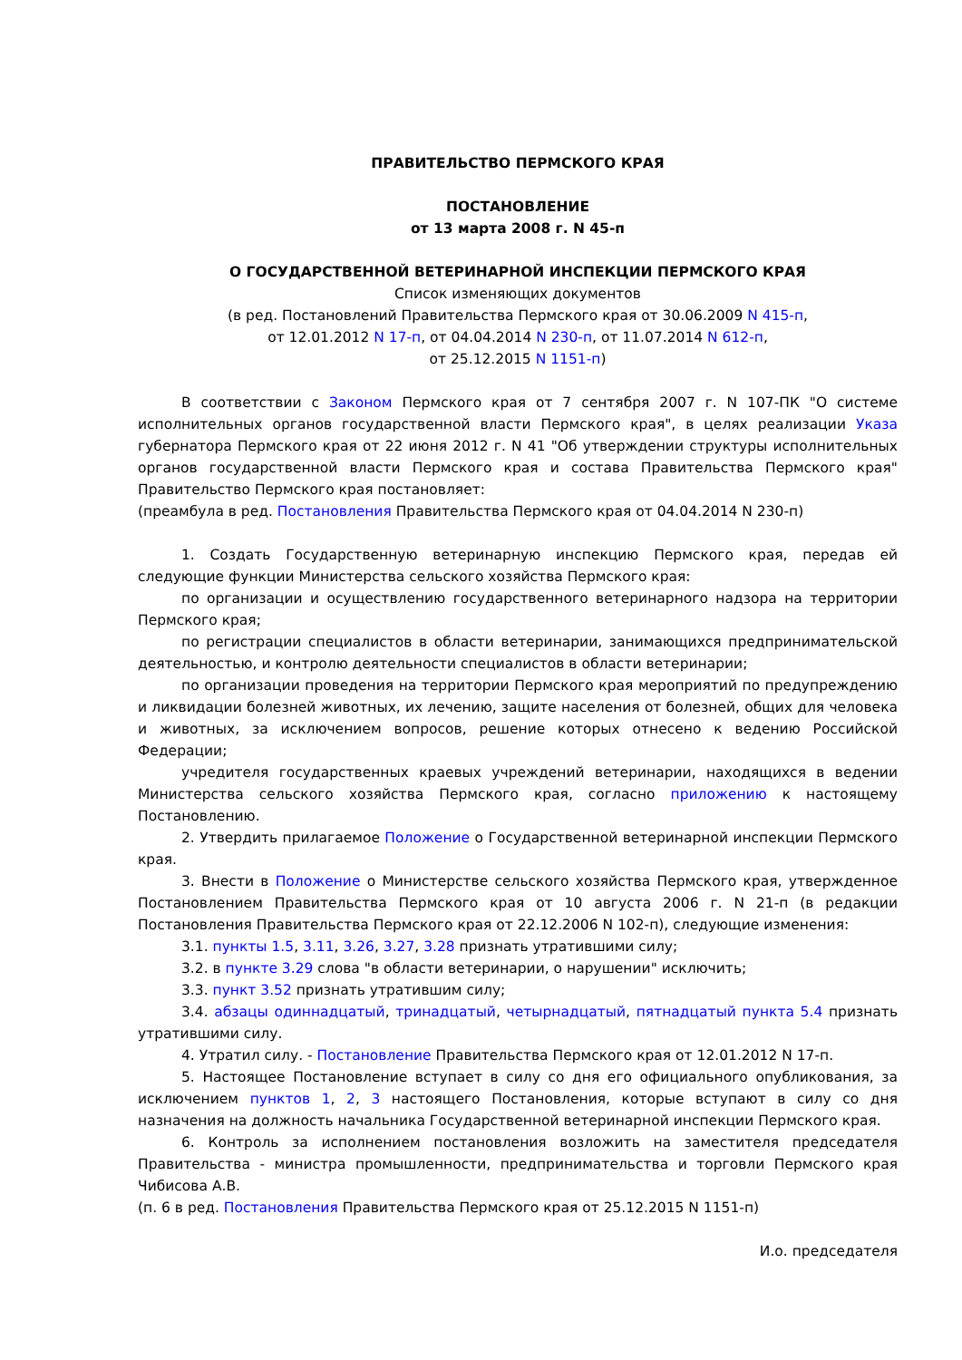ПРАВИТЕЛЬСТВО ПЕРМСКОГО КРАЯ
ПОСТАНОВЛЕНИЕ
от 13 марта 2008 г. N 45-п
О ГОСУДАРСТВЕННОЙ ВЕТЕРИНАРНОЙ ИНСПЕКЦИИ ПЕРМСКОГО КРАЯ
Список изменяющих документов
(в ред. Постановлений Правительства Пермского края от 30.06.2009 N 415-п,
от 12.01.2012 N 17-п, от 04.04.2014 N 230-п, от 11.07.2014 N 612-п,
от 25.12.2015 N 1151-п)
В соответствии с Законом Пермского края от 7 сентября 2007 г. N 107-ПК "О системе исполнительных органов государственной власти Пермского края", в целях реализации Указа губернатора Пермского края от 22 июня 2012 г. N 41 "Об утверждении структуры исполнительных органов государственной власти Пермского края и состава Правительства Пермского края" Правительство Пермского края постановляет:
(преамбула в ред. Постановления Правительства Пермского края от 04.04.2014 N 230-п)
1. Создать Государственную ветеринарную инспекцию Пермского края, передав ей следующие функции Министерства сельского хозяйства Пермского края:
по организации и осуществлению государственного ветеринарного надзора на территории Пермского края;
по регистрации специалистов в области ветеринарии, занимающихся предпринимательской деятельностью, и контролю деятельности специалистов в области ветеринарии;
по организации проведения на территории Пермского края мероприятий по предупреждению и ликвидации болезней животных, их лечению, защите населения от болезней, общих для человека и животных, за исключением вопросов, решение которых отнесено к ведению Российской Федерации;
учредителя государственных краевых учреждений ветеринарии, находящихся в ведении Министерства сельского хозяйства Пермского края, согласно приложению к настоящему Постановлению.
2. Утвердить прилагаемое Положение о Государственной ветеринарной инспекции Пермского края.
3. Внести в Положение о Министерстве сельского хозяйства Пермского края, утвержденное Постановлением Правительства Пермского края от 10 августа 2006 г. N 21-п (в редакции Постановления Правительства Пермского края от 22.12.2006 N 102-п), следующие изменения:
3.1. пункты 1.5, 3.11, 3.26, 3.27, 3.28 признать утратившими силу;
3.2. в пункте 3.29 слова "в области ветеринарии, о нарушении" исключить;
3.3. пункт 3.52 признать утратившим силу;
3.4. абзацы одиннадцатый, тринадцатый, четырнадцатый, пятнадцатый пункта 5.4 признать утратившими силу.
4. Утратил силу. - Постановление Правительства Пермского края от 12.01.2012 N 17-п.
5. Настоящее Постановление вступает в силу со дня его официального опубликования, за исключением пунктов 1, 2, 3 настоящего Постановления, которые вступают в силу со дня назначения на должность начальника Государственной ветеринарной инспекции Пермского края.
6. Контроль за исполнением постановления возложить на заместителя председателя Правительства - министра промышленности, предпринимательства и торговли Пермского края Чибисова А.В.
(п. 6 в ред. Постановления Правительства Пермского края от 25.12.2015 N 1151-п)
И.о. председателя